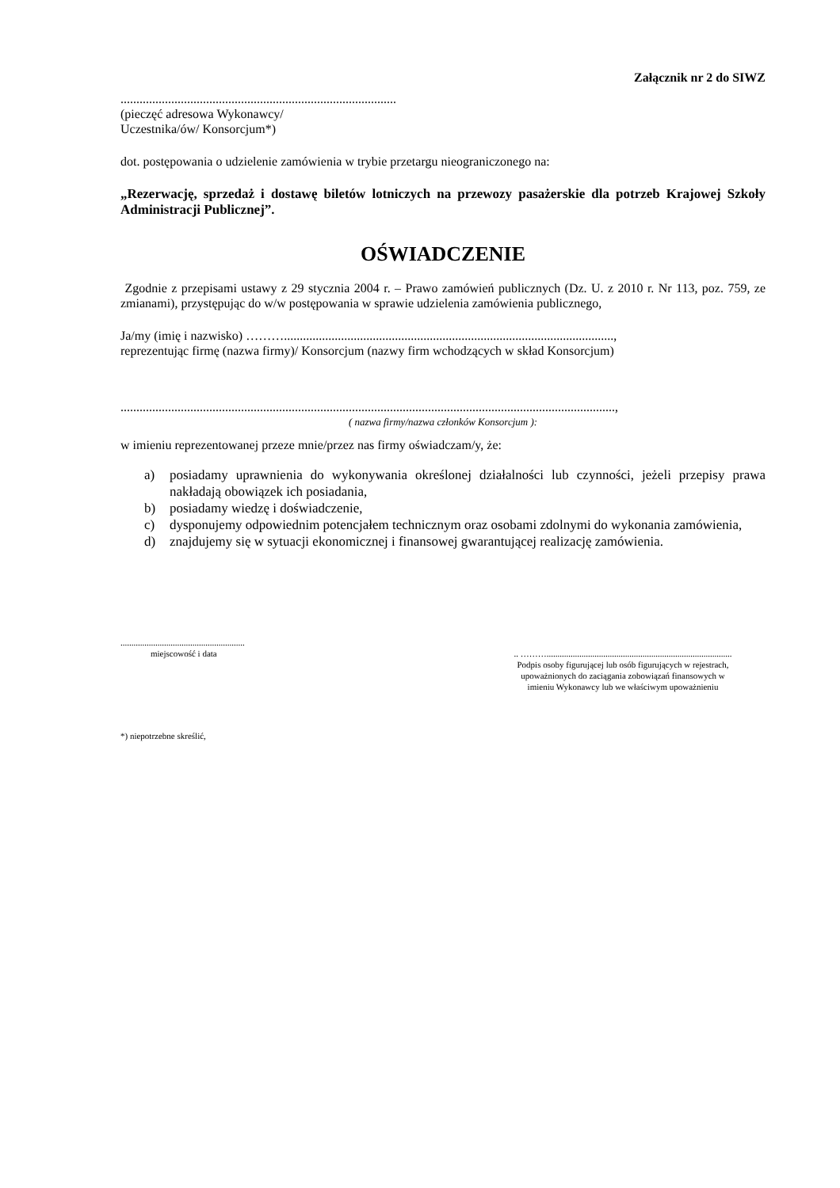Załącznik nr 2 do SIWZ
.......................................................................................
(pieczęć adresowa Wykonawcy/
Uczestnika/ów/ Konsorcjum*)
dot. postępowania o udzielenie zamówienia w trybie przetargu nieograniczonego na:
„Rezerwację, sprzedaż i dostawę biletów lotniczych na przewozy pasażerskie dla potrzeb Krajowej Szkoły Administracji Publicznej”.
OŚWIADCZENIE
Zgodnie z przepisami ustawy z 29 stycznia 2004 r. – Prawo zamówień publicznych (Dz. U. z 2010 r. Nr 113, poz. 759, ze zmianami), przystępując do w/w postępowania w sprawie udzielenia zamówienia publicznego,
Ja/my (imię i nazwisko) ………........................................................................................................,
reprezentując firmę (nazwa firmy)/ Konsorcjum (nazwy firm wchodzących w skład Konsorcjum)
............................................................................................................................................................,
( nazwa firmy/nazwa członków Konsorcjum ):
w imieniu reprezentowanej przeze mnie/przez nas firmy oświadczam/y, że:
a) posiadamy uprawnienia do wykonywania określonej działalności lub czynności, jeżeli przepisy prawa nakładają obowiązek ich posiadania,
b) posiadamy wiedzę i doświadczenie,
c) dysponujemy odpowiednim potencjałem technicznym oraz osobami zdolnymi do wykonania zamówienia,
d) znajdujemy się w sytuacji ekonomicznej i finansowej gwarantującej realizację zamówienia.
.........................................................
miejscowość i data
.. ……….....................................................................................
Podpis osoby figurującej lub osób figurujących w rejestrach,
upoważnionych do zaciągania zobowiązań finansowych w
imieniu Wykonawcy lub we właściwym upoważnieniu
*) niepotrzebne skreślić,